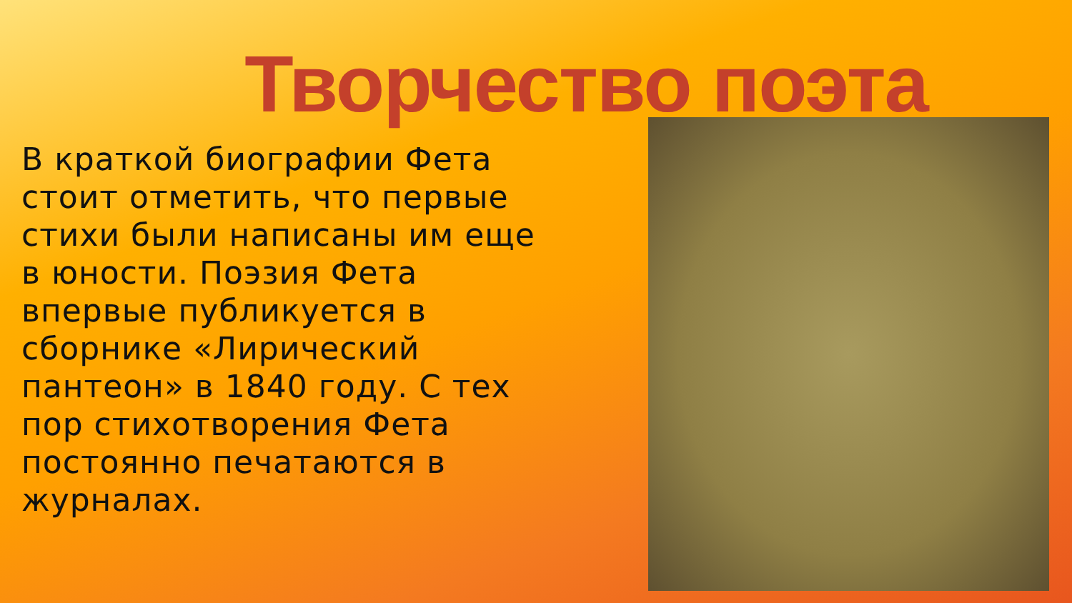Творчество поэта
В краткой биографии Фета стоит отметить, что первые стихи были написаны им еще в юности. Поэзия Фета впервые публикуется в сборнике «Лирический пантеон» в 1840 году. С тех пор стихотворения Фета постоянно печатаются в журналах.